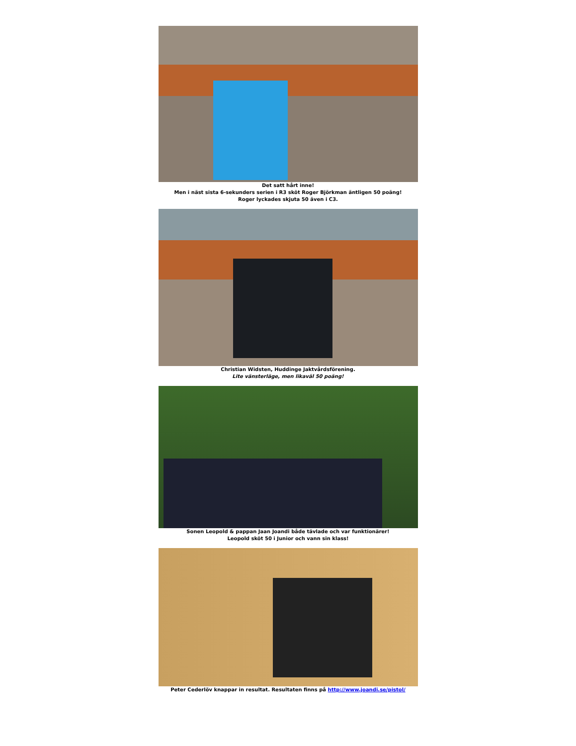Det satt hårt inne!
Men i näst sista 6-sekunders serien i R3 sköt Roger Björkman äntligen 50 poäng!
Roger lyckades skjuta 50 även i C3.
Christian Widsten, Huddinge Jaktvårdsförening.
Lite vänsterläge, men likaväl 50 poäng!
Sonen Leopold & pappan Jaan Joandi både tävlade och var funktionärer!
Leopold sköt 50 i Junior och vann sin klass!
Peter Cederlöv knappar in resultat. Resultaten finns på http://www.joandi.se/pistol/